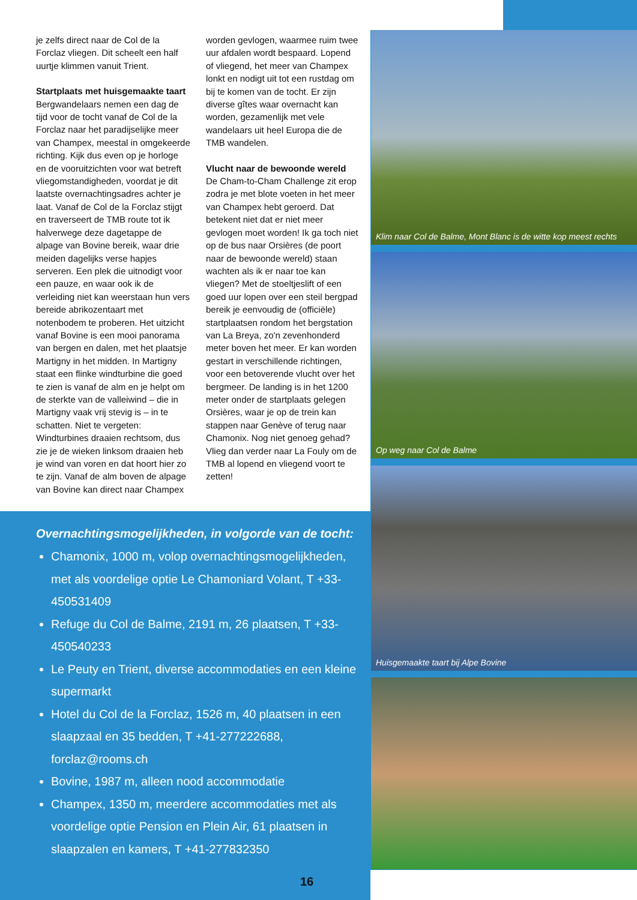je zelfs direct naar de Col de la Forclaz vliegen. Dit scheelt een half uurtje klimmen vanuit Trient.
Startplaats met huisgemaakte taart
Bergwandelaars nemen een dag de tijd voor de tocht vanaf de Col de la Forclaz naar het paradijselijke meer van Champex, meestal in omgekeerde richting. Kijk dus even op je horloge en de vooruitzichten voor wat betreft vliegomstandigheden, voordat je dit laatste overnachtingsadres achter je laat. Vanaf de Col de la Forclaz stijgt en traverseert de TMB route tot ik halverwege deze dagetappe de alpage van Bovine bereik, waar drie meiden dagelijks verse hapjes serveren. Een plek die uitnodigt voor een pauze, en waar ook ik de verleiding niet kan weerstaan hun vers bereide abrikozentaart met notenbodem te proberen. Het uitzicht vanaf Bovine is een mooi panorama van bergen en dalen, met het plaatsje Martigny in het midden. In Martigny staat een flinke windturbine die goed te zien is vanaf de alm en je helpt om de sterkte van de valleiwind – die in Martigny vaak vrij stevig is – in te schatten. Niet te vergeten: Windturbines draaien rechtsom, dus zie je de wieken linksom draaien heb je wind van voren en dat hoort hier zo te zijn. Vanaf de alm boven de alpage van Bovine kan direct naar Champex
worden gevlogen, waarmee ruim twee uur afdalen wordt bespaard. Lopend of vliegend, het meer van Champex lonkt en nodigt uit tot een rustdag om bij te komen van de tocht. Er zijn diverse gîtes waar overnacht kan worden, gezamenlijk met vele wandelaars uit heel Europa die de TMB wandelen.
Vlucht naar de bewoonde wereld
De Cham-to-Cham Challenge zit erop zodra je met blote voeten in het meer van Champex hebt geroerd. Dat betekent niet dat er niet meer gevlogen moet worden! Ik ga toch niet op de bus naar Orsières (de poort naar de bewoonde wereld) staan wachten als ik er naar toe kan vliegen? Met de stoeltjeslift of een goed uur lopen over een steil bergpad bereik je eenvoudig de (officiële) startplaatsen rondom het bergstation van La Breya, zo'n zevenhonderd meter boven het meer. Er kan worden gestart in verschillende richtingen, voor een betoverende vlucht over het bergmeer. De landing is in het 1200 meter onder de startplaats gelegen Orsières, waar je op de trein kan stappen naar Genève of terug naar Chamonix. Nog niet genoeg gehad? Vlieg dan verder naar La Fouly om de TMB al lopend en vliegend voort te zetten!
Overnachtingsmogelijkheden, in volgorde van de tocht:
Chamonix, 1000 m, volop overnachtingsmogelijkheden, met als voordelige optie Le Chamoniard Volant, T +33-450531409
Refuge du Col de Balme, 2191 m, 26 plaatsen, T +33-450540233
Le Peuty en Trient, diverse accommodaties en een kleine supermarkt
Hotel du Col de la Forclaz, 1526 m, 40 plaatsen in een slaapzaal en 35 bedden, T +41-277222688, forclaz@rooms.ch
Bovine, 1987 m, alleen nood accommodatie
Champex, 1350 m, meerdere accommodaties met als voordelige optie Pension en Plein Air, 61 plaatsen in slaapzalen en kamers, T +41-277832350
Klim naar Col de Balme, Mont Blanc is de witte kop meest rechts
Op weg naar Col de Balme
Huisgemaakte taart bij Alpe Bovine
16